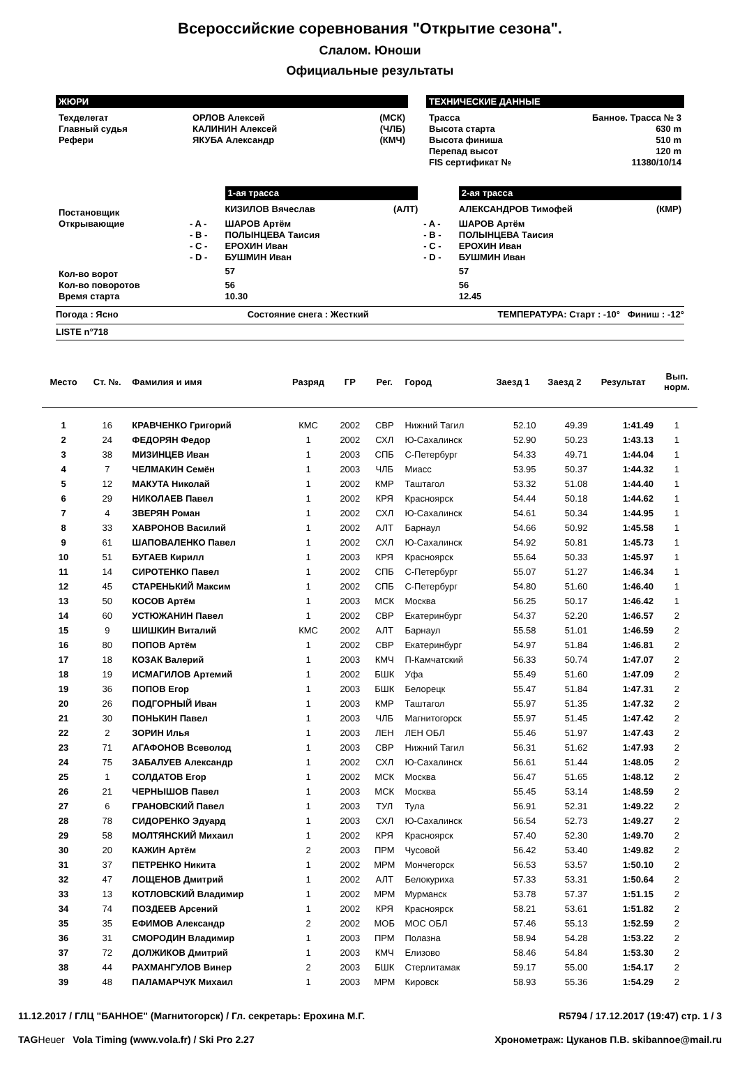Всероссийские соревнования "Открытие сезона".
Слалом. Юноши
Официальные результаты
ЖЮРИ
| Техделегат | ОРЛОВ Алексей | (МСК) |
| Главный судья | КАЛИНИН Алексей | (ЧЛБ) |
| Рефери | ЯКУБА Александр | (КМЧ) |
ТЕХНИЧЕСКИЕ ДАННЫЕ
| Трасса | Банное. Трасса № 3 |
| Высота старта | 630 m |
| Высота финиша | 510 m |
| Перепад высот | 120 m |
| FIS сертификат № | 11380/10/14 |
| | | 1-ая трасса | | | 2-ая трасса | |
| Постановщик | | КИЗИЛОВ Вячеслав | (АЛТ) | | АЛЕКСАНДРОВ Тимофей | (КМР) |
| Открывающие | - A - | ШАРОВ Артём | | - A - | ШАРОВ Артём | |
| | - B - | ПОЛЫНЦЕВА Таисия | | - B - | ПОЛЫНЦЕВА Таисия | |
| | - C - | ЕРОХИН Иван | | - C - | ЕРОХИН Иван | |
| | - D - | БУШМИН Иван | | - D - | БУШМИН Иван | |
| Кол-во ворот | | 57 | | | 57 | |
| Кол-во поворотов | | 56 | | | 56 | |
| Время старта | | 10.30 | | | 12.45 | |
Погода : Ясно Состояние снега : Жесткий ТЕМПЕРАТУРА: Старт : -10° Финиш : -12°
LISTE n°718
| Место | Ст. №. | Фамилия и имя | Разряд | ГР | Рег. | Город | Заезд 1 | Заезд 2 | Результат | Вып. норм. |
| --- | --- | --- | --- | --- | --- | --- | --- | --- | --- | --- |
| 1 | 16 | КРАВЧЕНКО Григорий | КМС | 2002 | СВР | Нижний Тагил | 52.10 | 49.39 | 1:41.49 | 1 |
| 2 | 24 | ФЕДОРЯН Федор | 1 | 2002 | СХЛ | Ю-Сахалинск | 52.90 | 50.23 | 1:43.13 | 1 |
| 3 | 38 | МИЗИНЦЕВ Иван | 1 | 2003 | СПБ | С-Петербург | 54.33 | 49.71 | 1:44.04 | 1 |
| 4 | 7 | ЧЕЛМАКИН Семён | 1 | 2003 | ЧЛБ | Миасс | 53.95 | 50.37 | 1:44.32 | 1 |
| 5 | 12 | МАКУТА Николай | 1 | 2002 | КМР | Таштагол | 53.32 | 51.08 | 1:44.40 | 1 |
| 6 | 29 | НИКОЛАЕВ Павел | 1 | 2002 | КРЯ | Красноярск | 54.44 | 50.18 | 1:44.62 | 1 |
| 7 | 4 | ЗВЕРЯН Роман | 1 | 2002 | СХЛ | Ю-Сахалинск | 54.61 | 50.34 | 1:44.95 | 1 |
| 8 | 33 | ХАВРОНОВ Василий | 1 | 2002 | АЛТ | Барнаул | 54.66 | 50.92 | 1:45.58 | 1 |
| 9 | 61 | ШАПОВАЛЕНКО Павел | 1 | 2002 | СХЛ | Ю-Сахалинск | 54.92 | 50.81 | 1:45.73 | 1 |
| 10 | 51 | БУГАЕВ Кирилл | 1 | 2003 | КРЯ | Красноярск | 55.64 | 50.33 | 1:45.97 | 1 |
| 11 | 14 | СИРОТЕНКО Павел | 1 | 2002 | СПБ | С-Петербург | 55.07 | 51.27 | 1:46.34 | 1 |
| 12 | 45 | СТАРЕНЬКИЙ Максим | 1 | 2002 | СПБ | С-Петербург | 54.80 | 51.60 | 1:46.40 | 1 |
| 13 | 50 | КОСОВ Артём | 1 | 2003 | МСК | Москва | 56.25 | 50.17 | 1:46.42 | 1 |
| 14 | 60 | УСТЮЖАНИН Павел | 1 | 2002 | СВР | Екатеринбург | 54.37 | 52.20 | 1:46.57 | 2 |
| 15 | 9 | ШИШКИН Виталий | КМС | 2002 | АЛТ | Барнаул | 55.58 | 51.01 | 1:46.59 | 2 |
| 16 | 80 | ПОПОВ Артём | 1 | 2002 | СВР | Екатеринбург | 54.97 | 51.84 | 1:46.81 | 2 |
| 17 | 18 | КОЗАК Валерий | 1 | 2003 | КМЧ | П-Камчатский | 56.33 | 50.74 | 1:47.07 | 2 |
| 18 | 19 | ИСМАГИЛОВ Артемий | 1 | 2002 | БШК | Уфа | 55.49 | 51.60 | 1:47.09 | 2 |
| 19 | 36 | ПОПОВ Егор | 1 | 2003 | БШК | Белорецк | 55.47 | 51.84 | 1:47.31 | 2 |
| 20 | 26 | ПОДГОРНЫЙ Иван | 1 | 2003 | КМР | Таштагол | 55.97 | 51.35 | 1:47.32 | 2 |
| 21 | 30 | ПОНЬКИН Павел | 1 | 2003 | ЧЛБ | Магнитогорск | 55.97 | 51.45 | 1:47.42 | 2 |
| 22 | 2 | ЗОРИН Илья | 1 | 2003 | ЛЕН | ЛЕН ОБЛ | 55.46 | 51.97 | 1:47.43 | 2 |
| 23 | 71 | АГАФОНОВ Всеволод | 1 | 2003 | СВР | Нижний Тагил | 56.31 | 51.62 | 1:47.93 | 2 |
| 24 | 75 | ЗАБАЛУЕВ Александр | 1 | 2002 | СХЛ | Ю-Сахалинск | 56.61 | 51.44 | 1:48.05 | 2 |
| 25 | 1 | СОЛДАТОВ Егор | 1 | 2002 | МСК | Москва | 56.47 | 51.65 | 1:48.12 | 2 |
| 26 | 21 | ЧЕРНЫШОВ Павел | 1 | 2003 | МСК | Москва | 55.45 | 53.14 | 1:48.59 | 2 |
| 27 | 6 | ГРАНОВСКИЙ Павел | 1 | 2003 | ТУЛ | Тула | 56.91 | 52.31 | 1:49.22 | 2 |
| 28 | 78 | СИДОРЕНКО Эдуард | 1 | 2003 | СХЛ | Ю-Сахалинск | 56.54 | 52.73 | 1:49.27 | 2 |
| 29 | 58 | МОЛТЯНСКИЙ Михаил | 1 | 2002 | КРЯ | Красноярск | 57.40 | 52.30 | 1:49.70 | 2 |
| 30 | 20 | КАЖИН Артём | 2 | 2003 | ПРМ | Чусовой | 56.42 | 53.40 | 1:49.82 | 2 |
| 31 | 37 | ПЕТРЕНКО Никита | 1 | 2002 | МРМ | Мончегорск | 56.53 | 53.57 | 1:50.10 | 2 |
| 32 | 47 | ЛОЩЕНОВ Дмитрий | 1 | 2002 | АЛТ | Белокуриха | 57.33 | 53.31 | 1:50.64 | 2 |
| 33 | 13 | КОТЛОВСКИЙ Владимир | 1 | 2002 | МРМ | Мурманск | 53.78 | 57.37 | 1:51.15 | 2 |
| 34 | 74 | ПОЗДЕЕВ Арсений | 1 | 2002 | КРЯ | Красноярск | 58.21 | 53.61 | 1:51.82 | 2 |
| 35 | 35 | ЕФИМОВ Александр | 2 | 2002 | МОБ | МОС ОБЛ | 57.46 | 55.13 | 1:52.59 | 2 |
| 36 | 31 | СМОРОДИН Владимир | 1 | 2003 | ПРМ | Полазна | 58.94 | 54.28 | 1:53.22 | 2 |
| 37 | 72 | ДОЛЖИКОВ Дмитрий | 1 | 2003 | КМЧ | Елизово | 58.46 | 54.84 | 1:53.30 | 2 |
| 38 | 44 | РАХМАНГУЛОВ Винер | 2 | 2003 | БШК | Стерлитамак | 59.17 | 55.00 | 1:54.17 | 2 |
| 39 | 48 | ПАЛАМАРЧУК Михаил | 1 | 2003 | МРМ | Кировск | 58.93 | 55.36 | 1:54.29 | 2 |
11.12.2017 / ГЛЦ "БАННОЕ" (Магнитогорск) / Гл. секретарь: Ерохина М.Г. R5794 / 17.12.2017 (19:47) стр. 1 / 3
TAG Heuer Vola Timing (www.vola.fr) / Ski Pro 2.27 Хронометраж: Цуканов П.В. skibannoe@mail.ru